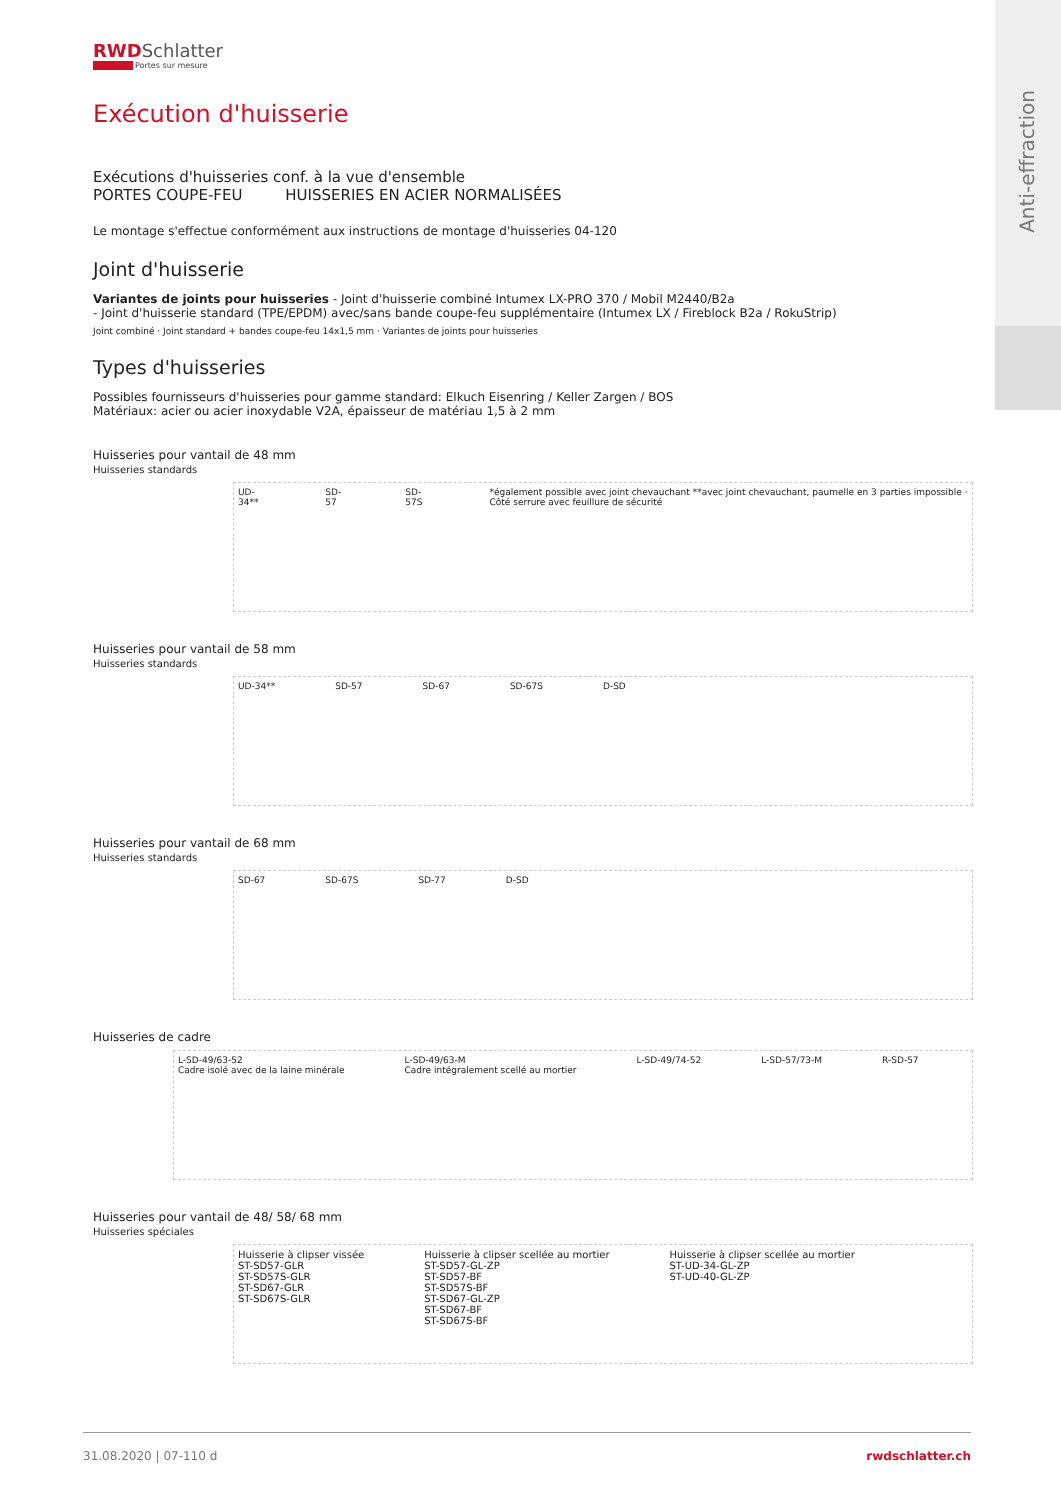Anti-effraction
RWDSchlatter
Portes sur mesure
Exécution d'huisserie
Exécutions d'huisseries conf. à la vue d'ensemble
PORTES COUPE-FEU HUISSERIES EN ACIER NORMALISÉES
Le montage s'effectue conformément aux instructions de montage d'huisseries 04-120
Joint d'huisserie
Variantes de joints pour huisseries - Joint d'huisserie combiné Intumex LX-PRO 370 / Mobil M2440/B2a
- Joint d'huisserie standard (TPE/EPDM) avec/sans bande coupe-feu supplémentaire (Intumex LX / Fireblock B2a / RokuStrip)
Joint combiné · Joint standard + bandes coupe-feu 14x1,5 mm · Variantes de joints pour huisseries
Types d'huisseries
Possibles fournisseurs d'huisseries pour gamme standard: Elkuch Eisenring / Keller Zargen / BOS
Matériaux: acier ou acier inoxydable V2A, épaisseur de matériau 1,5 à 2 mm
Huisseries pour vantail de 48 mm
Huisseries standards
UD-34** SD-57 SD-57S *également possible avec joint chevauchant **avec joint chevauchant, paumelle en 3 parties impossible · Côté serrure avec feuillure de sécurité
Huisseries pour vantail de 58 mm
Huisseries standards
UD-34** SD-57 SD-67 SD-67S D-SD
Huisseries pour vantail de 68 mm
Huisseries standards
SD-67 SD-67S SD-77 D-SD
Huisseries de cadre
L-SD-49/63-52
Cadre isolé avec de la laine minérale L-SD-49/63-M
Cadre intégralement scellé au mortier L-SD-49/74-52 L-SD-57/73-M R-SD-57
Huisseries pour vantail de 48/ 58/ 68 mm
Huisseries spéciales
Huisserie à clipser vissée
ST-SD57-GLR
ST-SD57S-GLR
ST-SD67-GLR
ST-SD67S-GLR Huisserie à clipser scellée au mortier
ST-SD57-GL-ZP
ST-SD57-BF
ST-SD57S-BF
ST-SD67-GL-ZP
ST-SD67-BF
ST-SD67S-BF Huisserie à clipser scellée au mortier
ST-UD-34-GL-ZP
ST-UD-40-GL-ZP
31.08.2020 | 07-110 d rwdschlatter.ch